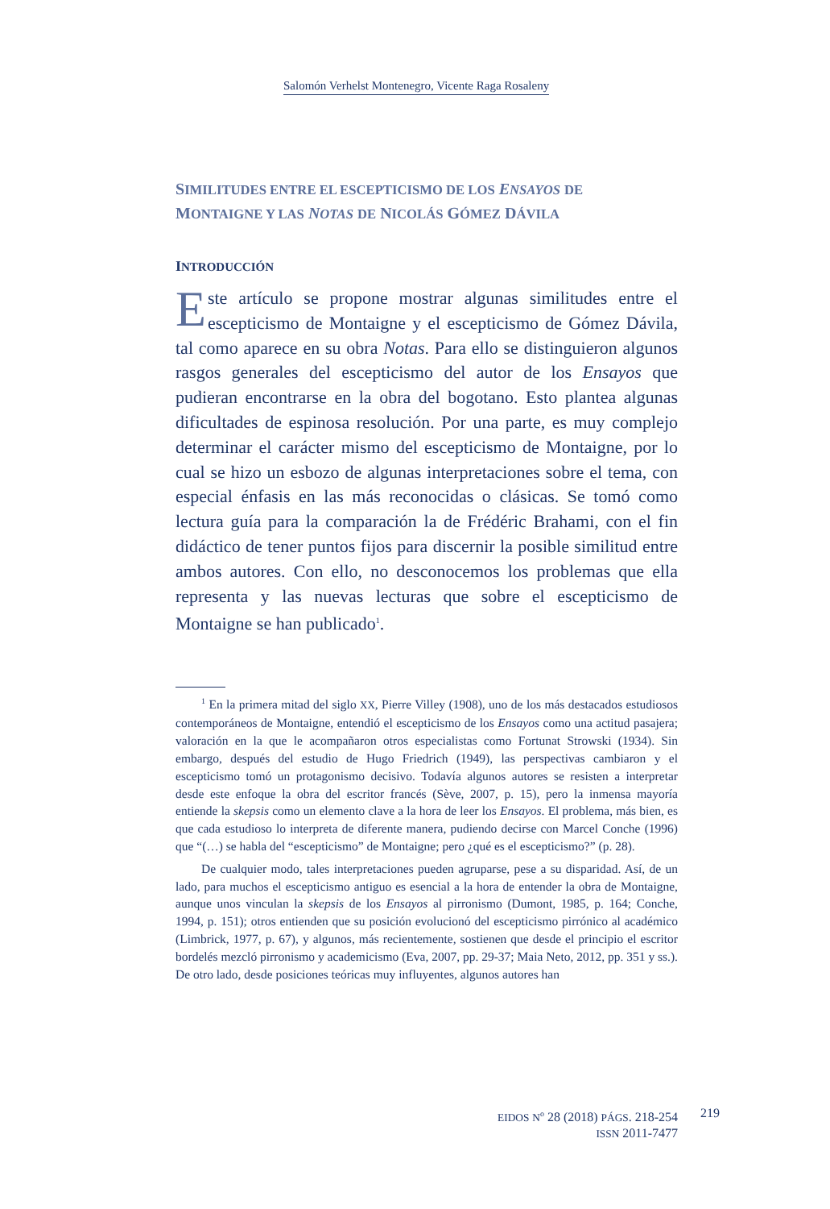Salomón Verhelst Montenegro, Vicente Raga Rosaleny
SIMILITUDES ENTRE EL ESCEPTICISMO DE LOS ENSAYOS DE
MONTAIGNE Y LAS NOTAS DE NICOLÁS GÓMEZ DÁVILA
INTRODUCCIÓN
Este artículo se propone mostrar algunas similitudes entre el escepticismo de Montaigne y el escepticismo de Gómez Dávila, tal como aparece en su obra Notas. Para ello se distinguieron algunos rasgos generales del escepticismo del autor de los Ensayos que pudieran encontrarse en la obra del bogotano. Esto plantea algunas dificultades de espinosa resolución. Por una parte, es muy complejo determinar el carácter mismo del escepticismo de Montaigne, por lo cual se hizo un esbozo de algunas interpretaciones sobre el tema, con especial énfasis en las más reconocidas o clásicas. Se tomó como lectura guía para la comparación la de Frédéric Brahami, con el fin didáctico de tener puntos fijos para discernir la posible similitud entre ambos autores. Con ello, no desconocemos los problemas que ella representa y las nuevas lecturas que sobre el escepticismo de Montaigne se han publicado<sup>1</sup>.
<sup>1</sup> En la primera mitad del siglo XX, Pierre Villey (1908), uno de los más destacados estudiosos contemporáneos de Montaigne, entendió el escepticismo de los Ensayos como una actitud pasajera; valoración en la que le acompañaron otros especialistas como Fortunat Strowski (1934). Sin embargo, después del estudio de Hugo Friedrich (1949), las perspectivas cambiaron y el escepticismo tomó un protagonismo decisivo. Todavía algunos autores se resisten a interpretar desde este enfoque la obra del escritor francés (Sève, 2007, p. 15), pero la inmensa mayoría entiende la skepsis como un elemento clave a la hora de leer los Ensayos. El problema, más bien, es que cada estudioso lo interpreta de diferente manera, pudiendo decirse con Marcel Conche (1996) que “(…) se habla del “escepticismo” de Montaigne; pero ¿qué es el escepticismo?” (p. 28).
De cualquier modo, tales interpretaciones pueden agruparse, pese a su disparidad. Así, de un lado, para muchos el escepticismo antiguo es esencial a la hora de entender la obra de Montaigne, aunque unos vinculan la skepsis de los Ensayos al pirronismo (Dumont, 1985, p. 164; Conche, 1994, p. 151); otros entienden que su posición evolucionó del escepticismo pirrónico al académico (Limbrick, 1977, p. 67), y algunos, más recientemente, sostienen que desde el principio el escritor bordelés mezcló pirronismo y academicismo (Eva, 2007, pp. 29-37; Maia Neto, 2012, pp. 351 y ss.). De otro lado, desde posiciones teóricas muy influyentes, algunos autores han
EIDOS N<sup>o</sup> 28 (2018) PÁGS. 218-254
ISSN 2011-7477
219